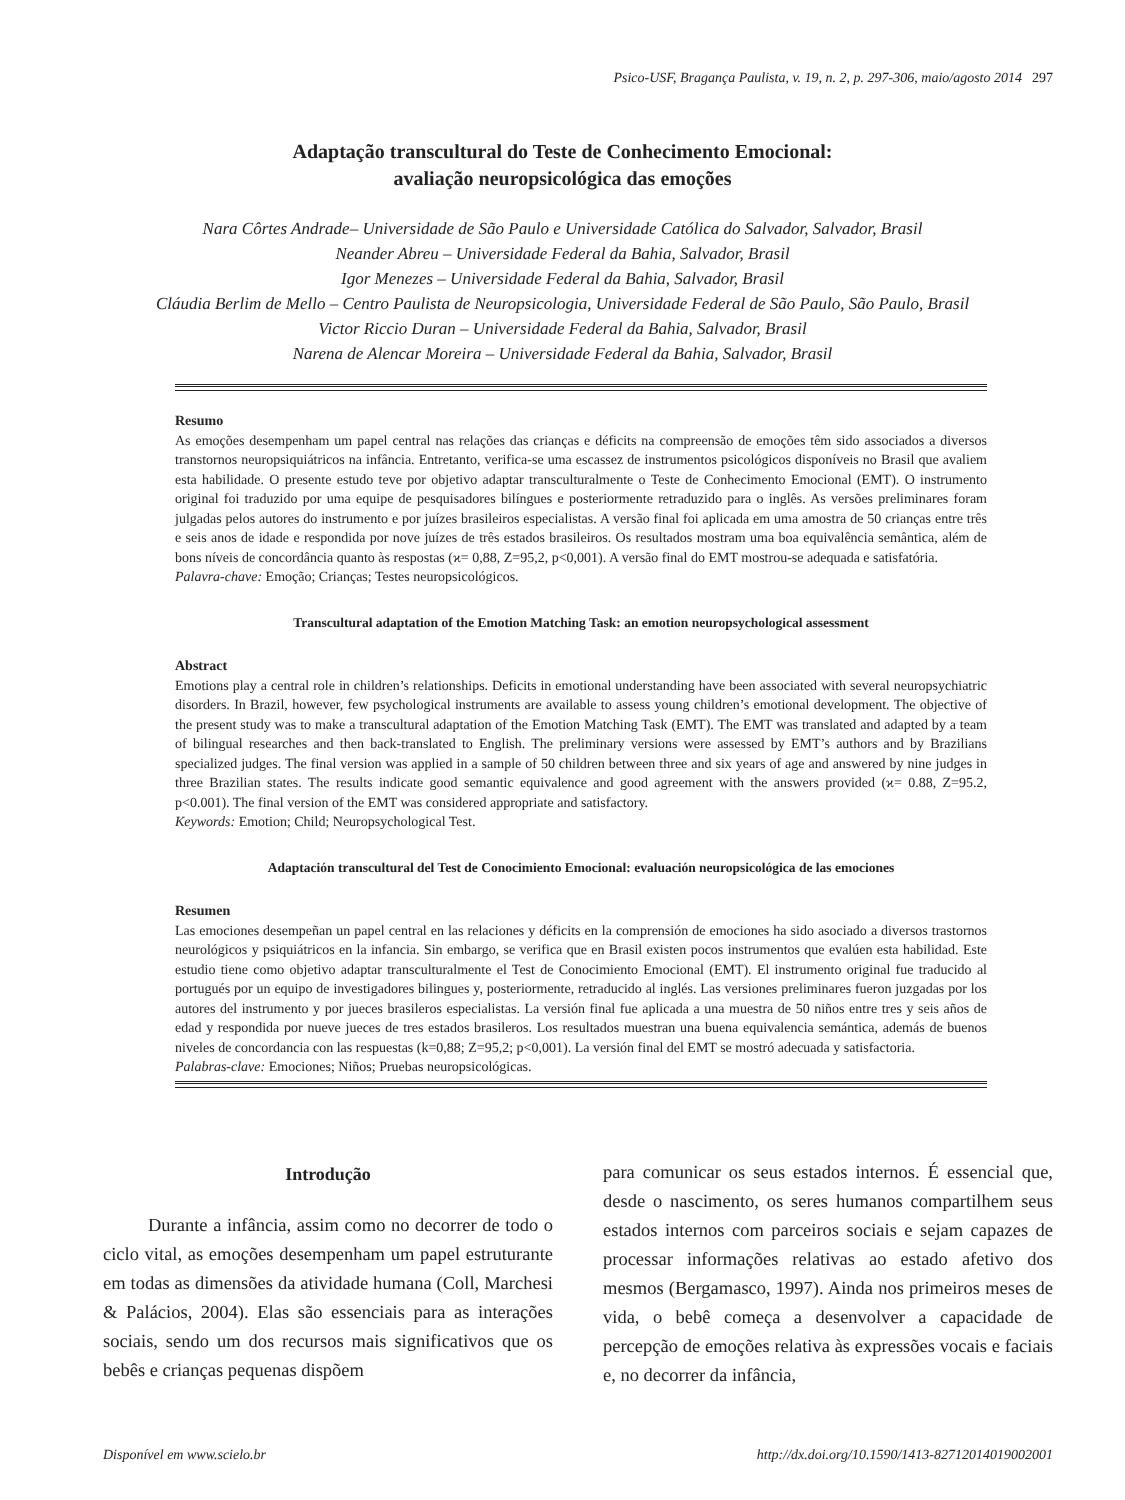Psico-USF, Bragança Paulista, v. 19, n. 2, p. 297-306, maio/agosto 2014 297
Adaptação transcultural do Teste de Conhecimento Emocional:
avaliação neuropsicológica das emoções
Nara Côrtes Andrade– Universidade de São Paulo e Universidade Católica do Salvador, Salvador, Brasil
Neander Abreu – Universidade Federal da Bahia, Salvador, Brasil
Igor Menezes – Universidade Federal da Bahia, Salvador, Brasil
Cláudia Berlim de Mello – Centro Paulista de Neuropsicologia, Universidade Federal de São Paulo, São Paulo, Brasil
Victor Riccio Duran – Universidade Federal da Bahia, Salvador, Brasil
Narena de Alencar Moreira – Universidade Federal da Bahia, Salvador, Brasil
Resumo
As emoções desempenham um papel central nas relações das crianças e déficits na compreensão de emoções têm sido associados a diversos transtornos neuropsiquiátricos na infância. Entretanto, verifica-se uma escassez de instrumentos psicológicos disponíveis no Brasil que avaliem esta habilidade. O presente estudo teve por objetivo adaptar transculturalmente o Teste de Conhecimento Emocional (EMT). O instrumento original foi traduzido por uma equipe de pesquisadores bilíngues e posteriormente retraduzido para o inglês. As versões preliminares foram julgadas pelos autores do instrumento e por juízes brasileiros especialistas. A versão final foi aplicada em uma amostra de 50 crianças entre três e seis anos de idade e respondida por nove juízes de três estados brasileiros. Os resultados mostram uma boa equivalência semântica, além de bons níveis de concordância quanto às respostas (ϰ= 0,88, Z=95,2, p<0,001). A versão final do EMT mostrou-se adequada e satisfatória.
Palavra-chave: Emoção; Crianças; Testes neuropsicológicos.
Transcultural adaptation of the Emotion Matching Task: an emotion neuropsychological assessment
Abstract
Emotions play a central role in children’s relationships. Deficits in emotional understanding have been associated with several neuropsychiatric disorders. In Brazil, however, few psychological instruments are available to assess young children’s emotional development. The objective of the present study was to make a transcultural adaptation of the Emotion Matching Task (EMT). The EMT was translated and adapted by a team of bilingual researches and then back-translated to English. The preliminary versions were assessed by EMT’s authors and by Brazilians specialized judges. The final version was applied in a sample of 50 children between three and six years of age and answered by nine judges in three Brazilian states. The results indicate good semantic equivalence and good agreement with the answers provided (ϰ= 0.88, Z=95.2, p<0.001). The final version of the EMT was considered appropriate and satisfactory.
Keywords: Emotion; Child; Neuropsychological Test.
Adaptación transcultural del Test de Conocimiento Emocional: evaluación neuropsicológica de las emociones
Resumen
Las emociones desempeñan un papel central en las relaciones y déficits en la comprensión de emociones ha sido asociado a diversos trastornos neurológicos y psiquiátricos en la infancia. Sin embargo, se verifica que en Brasil existen pocos instrumentos que evalúen esta habilidad. Este estudio tiene como objetivo adaptar transculturalmente el Test de Conocimiento Emocional (EMT). El instrumento original fue traducido al portugués por un equipo de investigadores bilingues y, posteriormente, retraducido al inglés. Las versiones preliminares fueron juzgadas por los autores del instrumento y por jueces brasileros especialistas. La versión final fue aplicada a una muestra de 50 niños entre tres y seis años de edad y respondida por nueve jueces de tres estados brasileros. Los resultados muestran una buena equivalencia semántica, además de buenos niveles de concordancia con las respuestas (k=0,88; Z=95,2; p<0,001). La versión final del EMT se mostró adecuada y satisfactoria.
Palabras-clave: Emociones; Niños; Pruebas neuropsicológicas.
Introdução
Durante a infância, assim como no decorrer de todo o ciclo vital, as emoções desempenham um papel estruturante em todas as dimensões da atividade humana (Coll, Marchesi & Palácios, 2004). Elas são essenciais para as interações sociais, sendo um dos recursos mais significativos que os bebês e crianças pequenas dispõem
para comunicar os seus estados internos. É essencial que, desde o nascimento, os seres humanos compartilhem seus estados internos com parceiros sociais e sejam capazes de processar informações relativas ao estado afetivo dos mesmos (Bergamasco, 1997). Ainda nos primeiros meses de vida, o bebê começa a desenvolver a capacidade de percepção de emoções relativa às expressões vocais e faciais e, no decorrer da infância,
Disponível em www.scielo.br http://dx.doi.org/10.1590/1413-82712014019002001